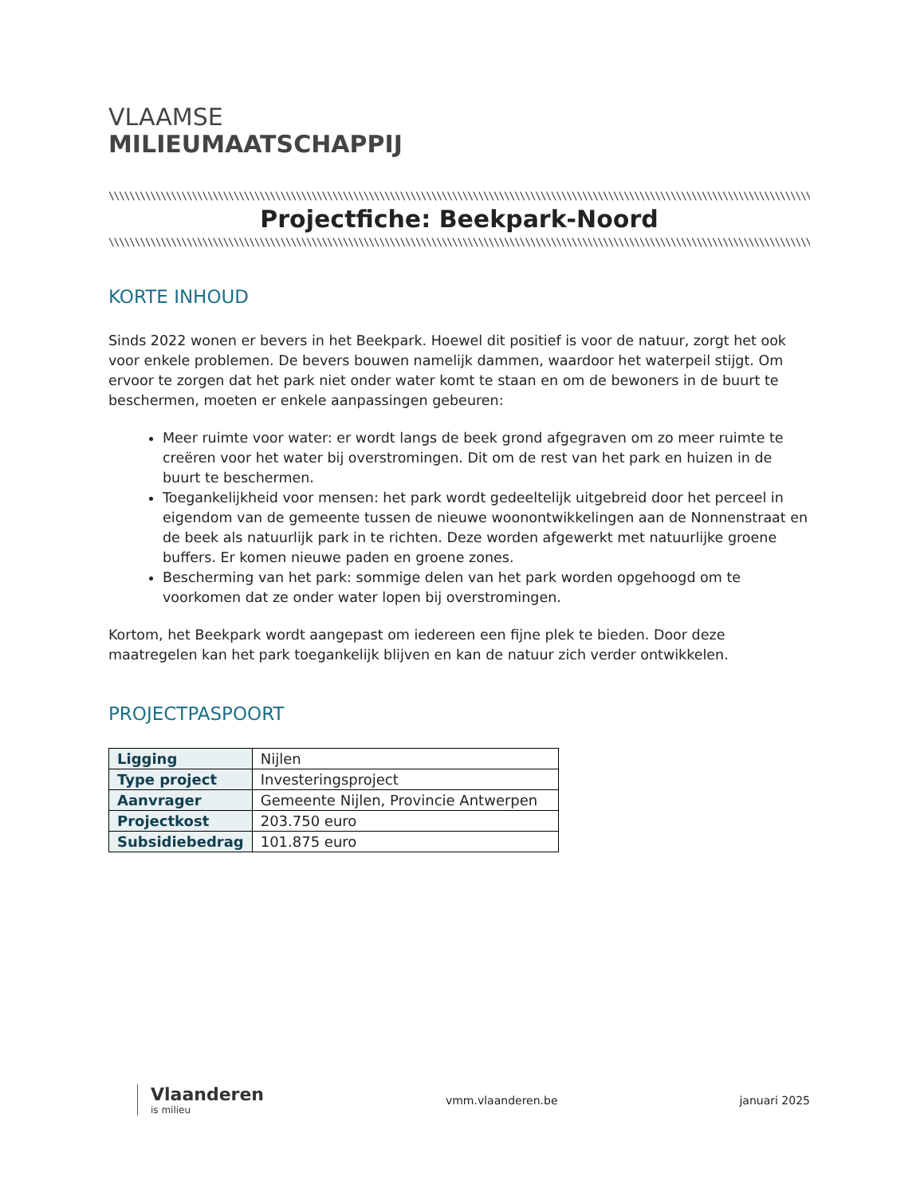VLAAMSE
MILIEUMAATSCHAPPIJ
\\\\\\\\\\\\\\\\\\\\\\\\\\\\\\\\\\\\\\\\\\\\\\\\\\\\\\\\\\\\\\\\\\\\\\\\\\\\\\\\\\\\\\\\\\\\\\\\\\\\\\\\\\\\\\\\\\\\\\\\\\\\\\\\\\\\\\\\\\\\\\\\\\\\\\\\\\\\\\\\\\\\\\\\\\\\\\\\\\\\\\\\\\\\\\\\\\\\\\\\\\\\\\\\\\\\\\\\\\\\\\\\\\\\\
Projectfiche: Beekpark-Noord
\\\\\\\\\\\\\\\\\\\\\\\\\\\\\\\\\\\\\\\\\\\\\\\\\\\\\\\\\\\\\\\\\\\\\\\\\\\\\\\\\\\\\\\\\\\\\\\\\\\\\\\\\\\\\\\\\\\\\\\\\\\\\\\\\\\\\\\\\\\\\\\\\\\\\\\\\\\\\\\\\\\\\\\\\\\\\\\\\\\\\\\\\\\\\\\\\\\\\\\\\\\\\\\\\\\\\\\\\\\\\\\\\\\\\\
KORTE INHOUD
Sinds 2022 wonen er bevers in het Beekpark. Hoewel dit positief is voor de natuur, zorgt het ook voor enkele problemen. De bevers bouwen namelijk dammen, waardoor het waterpeil stijgt. Om ervoor te zorgen dat het park niet onder water komt te staan en om de bewoners in de buurt te beschermen, moeten er enkele aanpassingen gebeuren:
Meer ruimte voor water: er wordt langs de beek grond afgegraven om zo meer ruimte te creëren voor het water bij overstromingen. Dit om de rest van het park en huizen in de buurt te beschermen.
Toegankelijkheid voor mensen: het park wordt gedeeltelijk uitgebreid door het perceel in eigendom van de gemeente tussen de nieuwe woonontwikkelingen aan de Nonnenstraat en de beek als natuurlijk park in te richten. Deze worden afgewerkt met natuurlijke groene buffers. Er komen nieuwe paden en groene zones.
Bescherming van het park: sommige delen van het park worden opgehoogd om te voorkomen dat ze onder water lopen bij overstromingen.
Kortom, het Beekpark wordt aangepast om iedereen een fijne plek te bieden. Door deze maatregelen kan het park toegankelijk blijven en kan de natuur zich verder ontwikkelen.
PROJECTPASPOORT
| Ligging | Nijlen |
| Type project | Investeringsproject |
| Aanvrager | Gemeente Nijlen, Provincie Antwerpen |
| Projectkost | 203.750 euro |
| Subsidiebedrag | 101.875 euro |
Vlaanderen
is milieu
vmm.vlaanderen.be januari 2025